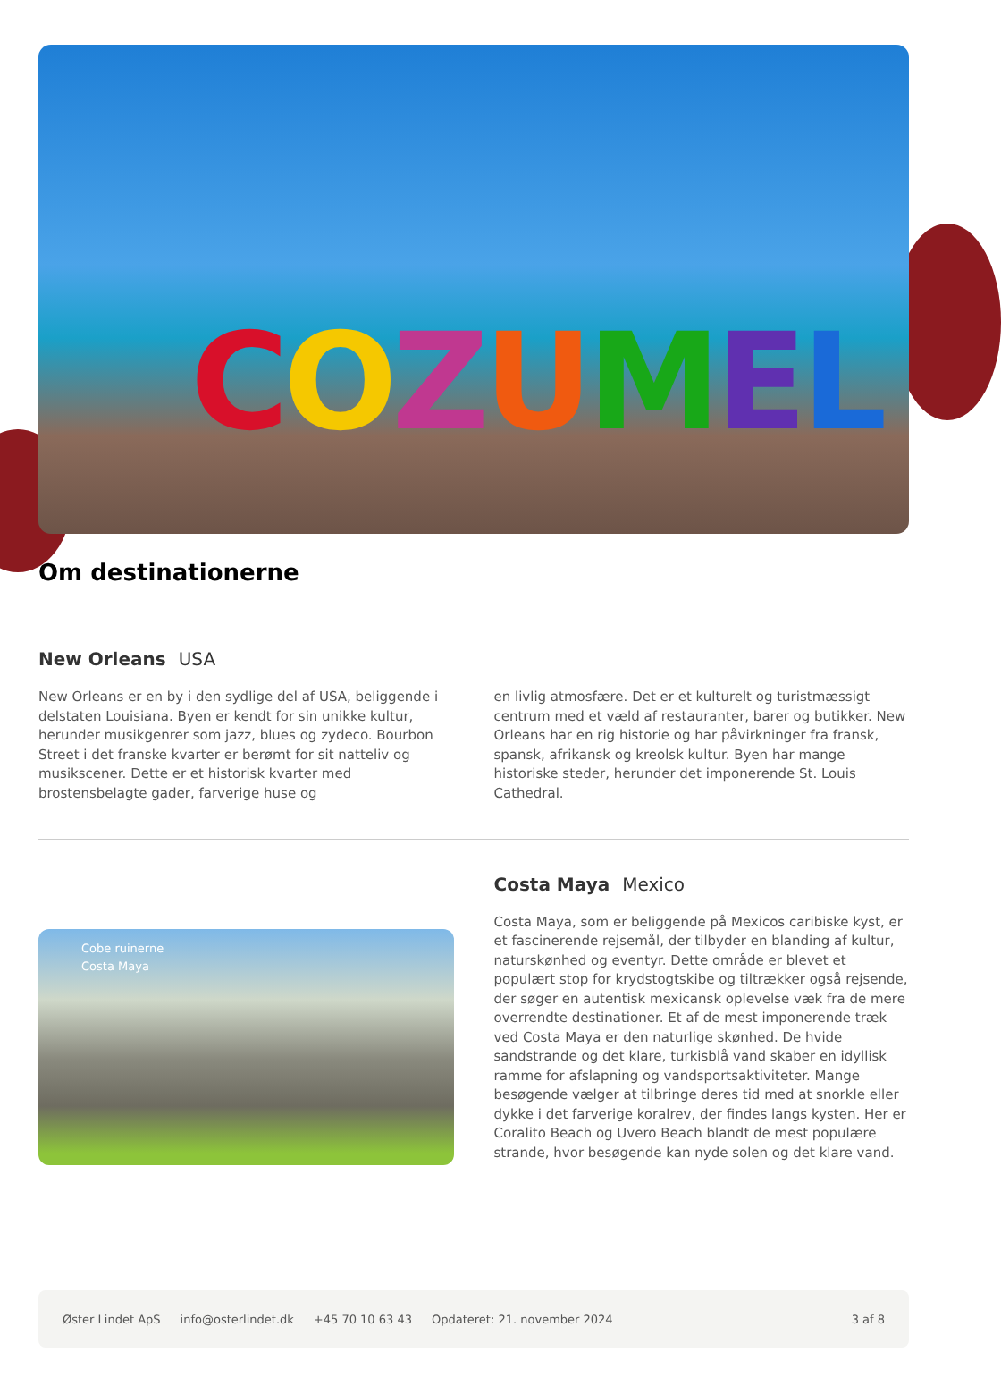COZUMEL
Om destinationerne
New Orleans USA
New Orleans er en by i den sydlige del af USA, beliggende i delstaten Louisiana. Byen er kendt for sin unikke kultur, herunder musikgenrer som jazz, blues og zydeco. Bourbon Street i det franske kvarter er berømt for sit natteliv og musikscener. Dette er et historisk kvarter med brostensbelagte gader, farverige huse og
en livlig atmosfære. Det er et kulturelt og turistmæssigt centrum med et væld af restauranter, barer og butikker. New Orleans har en rig historie og har påvirkninger fra fransk, spansk, afrikansk og kreolsk kultur. Byen har mange historiske steder, herunder det imponerende St. Louis Cathedral.
Cobe ruinerne
Costa Maya
Costa Maya Mexico
Costa Maya, som er beliggende på Mexicos caribiske kyst, er et fascinerende rejsemål, der tilbyder en blanding af kultur, naturskønhed og eventyr. Dette område er blevet et populært stop for krydstogtskibe og tiltrækker også rejsende, der søger en autentisk mexicansk oplevelse væk fra de mere overrendte destinationer. Et af de mest imponerende træk ved Costa Maya er den naturlige skønhed. De hvide sandstrande og det klare, turkisblå vand skaber en idyllisk ramme for afslapning og vandsportsaktiviteter. Mange besøgende vælger at tilbringe deres tid med at snorkle eller dykke i det farverige koralrev, der findes langs kysten. Her er Coralito Beach og Uvero Beach blandt de mest populære strande, hvor besøgende kan nyde solen og det klare vand.
Øster Lindet ApS info@osterlindet.dk +45 70 10 63 43 Opdateret: 21. november 2024 3 af 8